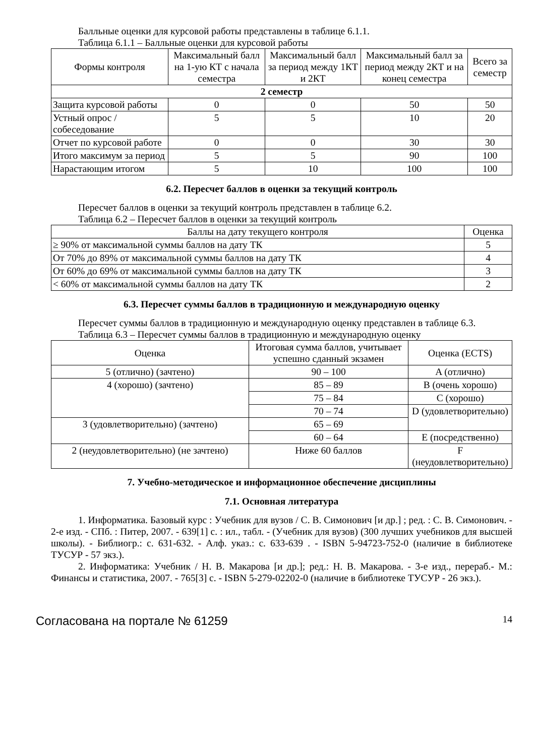Балльные оценки для курсовой работы представлены в таблице 6.1.1.
Таблица 6.1.1 – Балльные оценки для курсовой работы
| Формы контроля | Максимальный балл на 1-ую КТ с начала семестра | Максимальный балл за период между 1КТ и 2КТ | Максимальный балл за период между 2КТ и на конец семестра | Всего за семестр |
| --- | --- | --- | --- | --- |
| 2 семестр | | | | |
| Защита курсовой работы | 0 | 0 | 50 | 50 |
| Устный опрос / собеседование | 5 | 5 | 10 | 20 |
| Отчет по курсовой работе | 0 | 0 | 30 | 30 |
| Итого максимум за период | 5 | 5 | 90 | 100 |
| Нарастающим итогом | 5 | 10 | 100 | 100 |
6.2. Пересчет баллов в оценки за текущий контроль
Пересчет баллов в оценки за текущий контроль представлен в таблице 6.2.
Таблица 6.2 – Пересчет баллов в оценки за текущий контроль
| Баллы на дату текущего контроля | Оценка |
| --- | --- |
| ≥ 90% от максимальной суммы баллов на дату ТК | 5 |
| От 70% до 89% от максимальной суммы баллов на дату ТК | 4 |
| От 60% до 69% от максимальной суммы баллов на дату ТК | 3 |
| < 60% от максимальной суммы баллов на дату ТК | 2 |
6.3. Пересчет суммы баллов в традиционную и международную оценку
Пересчет суммы баллов в традиционную и международную оценку представлен в таблице 6.3.
Таблица 6.3 – Пересчет суммы баллов в традиционную и международную оценку
| Оценка | Итоговая сумма баллов, учитывает успешно сданный экзамен | Оценка (ECTS) |
| --- | --- | --- |
| 5 (отлично) (зачтено) | 90 – 100 | A (отлично) |
| 4 (хорошо) (зачтено) | 85 – 89 | B (очень хорошо) |
| | 75 – 84 | C (хорошо) |
| | 70 – 74 | D (удовлетворительно) |
| 3 (удовлетворительно) (зачтено) | 65 – 69 | |
| | 60 – 64 | E (посредственно) |
| 2 (неудовлетворительно) (не зачтено) | Ниже 60 баллов | F (неудовлетворительно) |
7. Учебно-методическое и информационное обеспечение дисциплины
7.1. Основная литература
1. Информатика. Базовый курс : Учебник для вузов / С. В. Симонович [и др.] ; ред. : С. В. Симонович. - 2-е изд. - СПб. : Питер, 2007. - 639[1] с. : ил., табл. - (Учебник для вузов) (300 лучших учебников для высшей школы). - Библиогр.: с. 631-632. - Алф. указ.: с. 633-639 . - ISBN 5-94723-752-0 (наличие в библиотеке ТУСУР - 57 экз.).
2. Информатика: Учебник / Н. В. Макарова [и др.]; ред.: Н. В. Макарова. - 3-е изд., перераб.- М.: Финансы и статистика, 2007. - 765[3] с. - ISBN 5-279-02202-0 (наличие в библиотеке ТУСУР - 26 экз.).
Согласована на портале № 61259 14